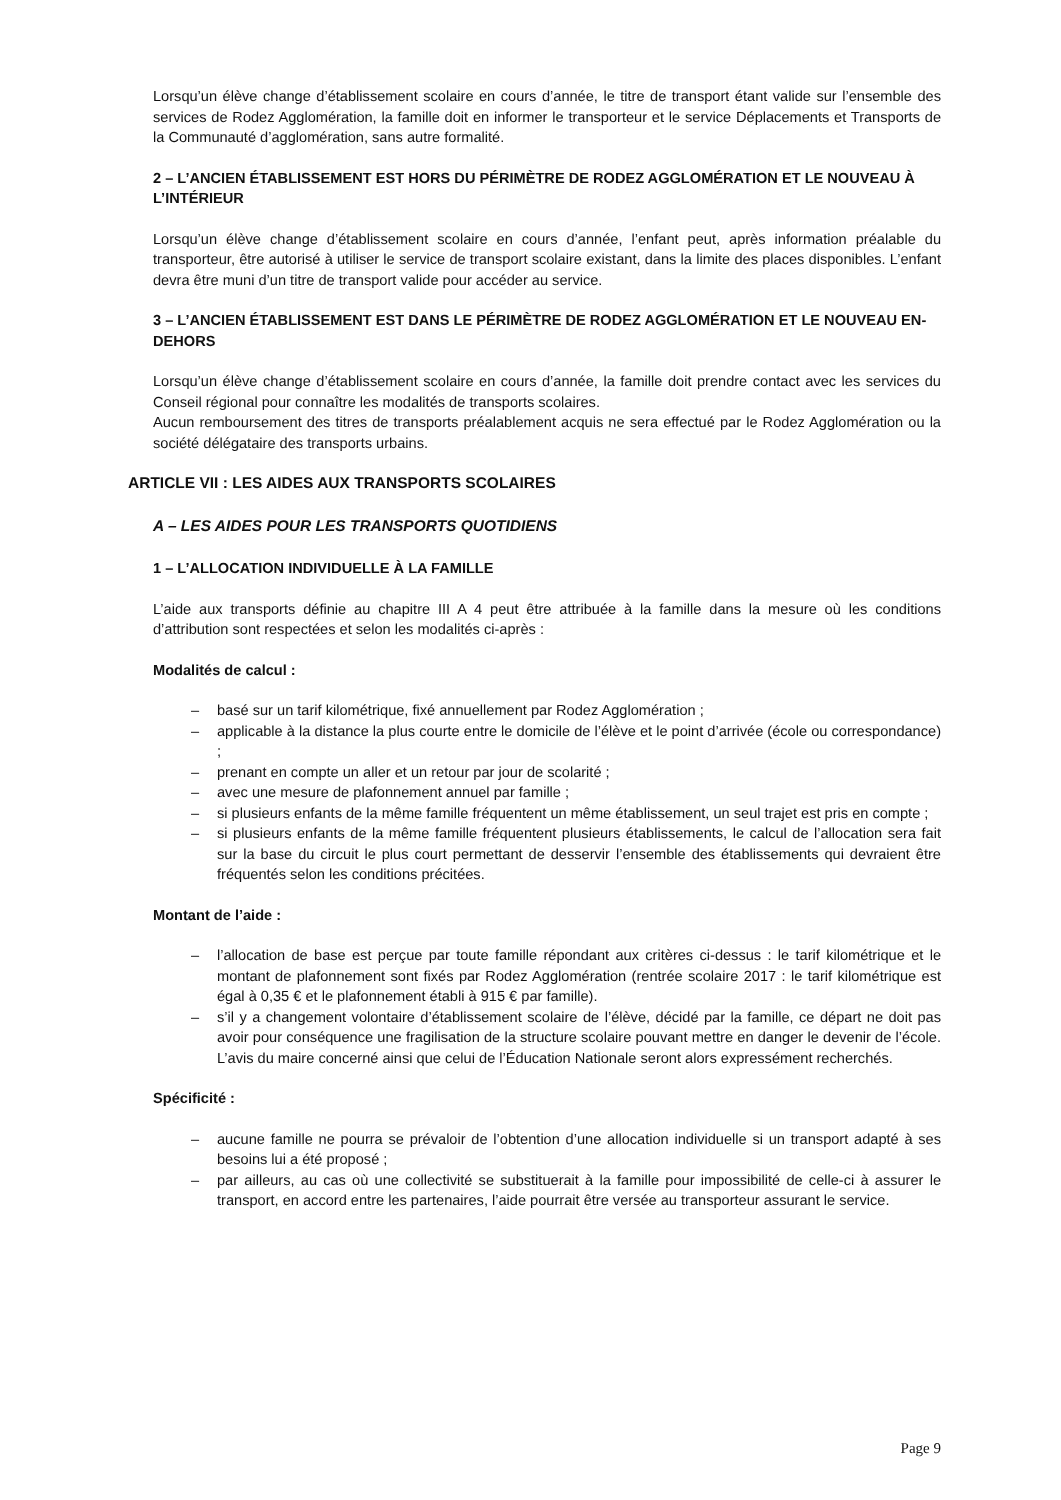Lorsqu’un élève change d’établissement scolaire en cours d’année, le titre de transport étant valide sur l’ensemble des services de Rodez Agglomération, la famille doit en informer le transporteur et le service Déplacements et Transports de la Communauté d’agglomération, sans autre formalité.
2 – L’ANCIEN ÉTABLISSEMENT EST HORS DU PÉRIMÈTRE DE RODEZ AGGLOMÉRATION ET LE NOUVEAU À L’INTÉRIEUR
Lorsqu’un élève change d’établissement scolaire en cours d’année, l’enfant peut, après information préalable du transporteur, être autorisé à utiliser le service de transport scolaire existant, dans la limite des places disponibles. L’enfant devra être muni d’un titre de transport valide pour accéder au service.
3 – L’ANCIEN ÉTABLISSEMENT EST DANS LE PÉRIMÈTRE DE RODEZ AGGLOMÉRATION ET LE NOUVEAU EN-DEHORS
Lorsqu’un élève change d’établissement scolaire en cours d’année, la famille doit prendre contact avec les services du Conseil régional pour connaître les modalités de transports scolaires.
Aucun remboursement des titres de transports préalablement acquis ne sera effectué par le Rodez Agglomération ou la société délégataire des transports urbains.
ARTICLE VII : LES AIDES AUX TRANSPORTS SCOLAIRES
A – LES AIDES POUR LES TRANSPORTS QUOTIDIENS
1 – L’ALLOCATION INDIVIDUELLE À LA FAMILLE
L’aide aux transports définie au chapitre III A 4 peut être attribuée à la famille dans la mesure où les conditions d’attribution sont respectées et selon les modalités ci-après :
Modalités de calcul :
– basé sur un tarif kilométrique, fixé annuellement par Rodez Agglomération ;
– applicable à la distance la plus courte entre le domicile de l’élève et le point d’arrivée (école ou correspondance) ;
– prenant en compte un aller et un retour par jour de scolarité ;
– avec une mesure de plafonnement annuel par famille ;
– si plusieurs enfants de la même famille fréquentent un même établissement, un seul trajet est pris en compte ;
– si plusieurs enfants de la même famille fréquentent plusieurs établissements, le calcul de l’allocation sera fait sur la base du circuit le plus court permettant de desservir l’ensemble des établissements qui devraient être fréquentés selon les conditions précitées.
Montant de l’aide :
– l’allocation de base est perçue par toute famille répondant aux critères ci-dessus : le tarif kilométrique et le montant de plafonnement sont fixés par Rodez Agglomération (rentrée scolaire 2017 : le tarif kilométrique est égal à 0,35 € et le plafonnement établi à 915 € par famille).
– s’il y a changement volontaire d’établissement scolaire de l’élève, décidé par la famille, ce départ ne doit pas avoir pour conséquence une fragilisation de la structure scolaire pouvant mettre en danger le devenir de l’école. L’avis du maire concerné ainsi que celui de l’Éducation Nationale seront alors expressément recherchés.
Spécificité :
– aucune famille ne pourra se prévaloir de l’obtention d’une allocation individuelle si un transport adapté à ses besoins lui a été proposé ;
– par ailleurs, au cas où une collectivité se substituerait à la famille pour impossibilité de celle-ci à assurer le transport, en accord entre les partenaires, l’aide pourrait être versée au transporteur assurant le service.
Page 9